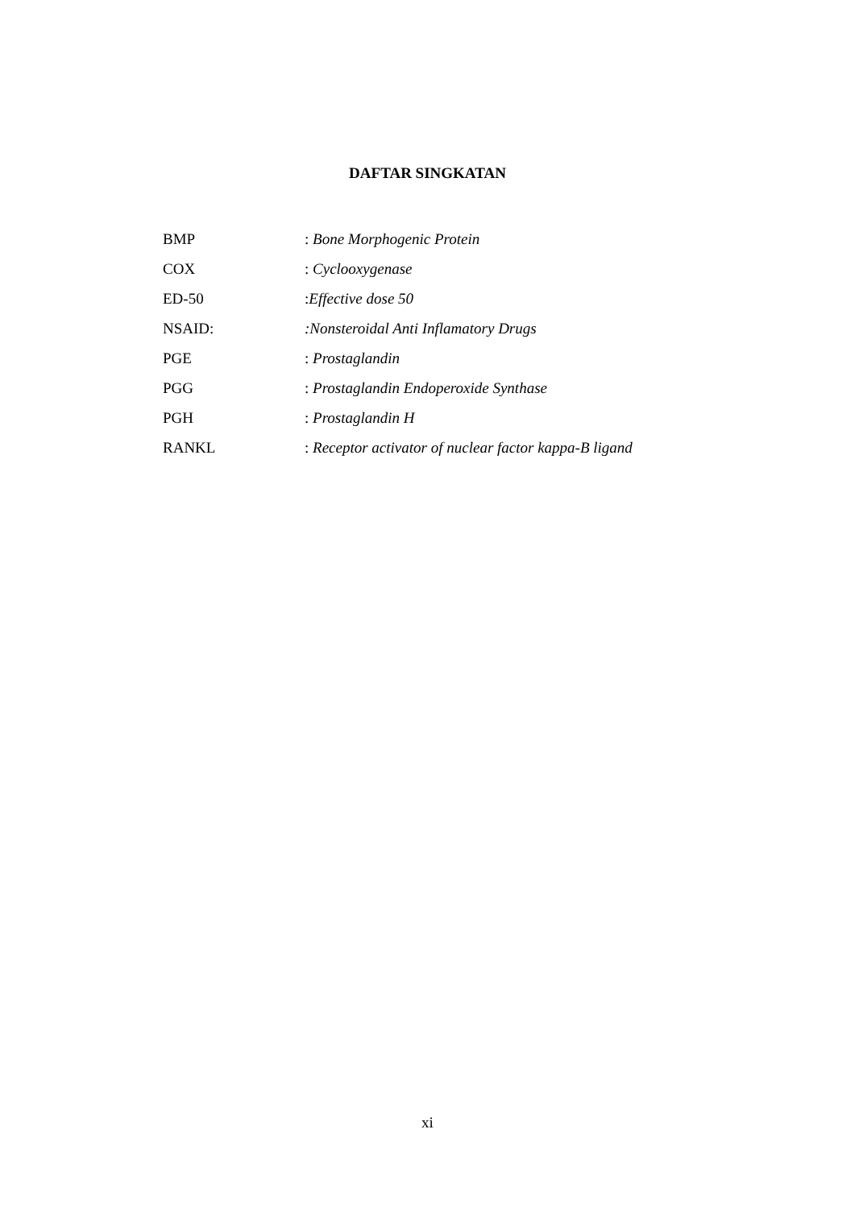DAFTAR SINGKATAN
BMP: Bone Morphogenic Protein
COX: Cyclooxygenase
ED-50:Effective dose 50
NSAID::Nonsteroidal Anti Inflamatory Drugs
PGE: Prostaglandin
PGG: Prostaglandin Endoperoxide Synthase
PGH: Prostaglandin H
RANKL: Receptor activator of nuclear factor kappa-B ligand
xi